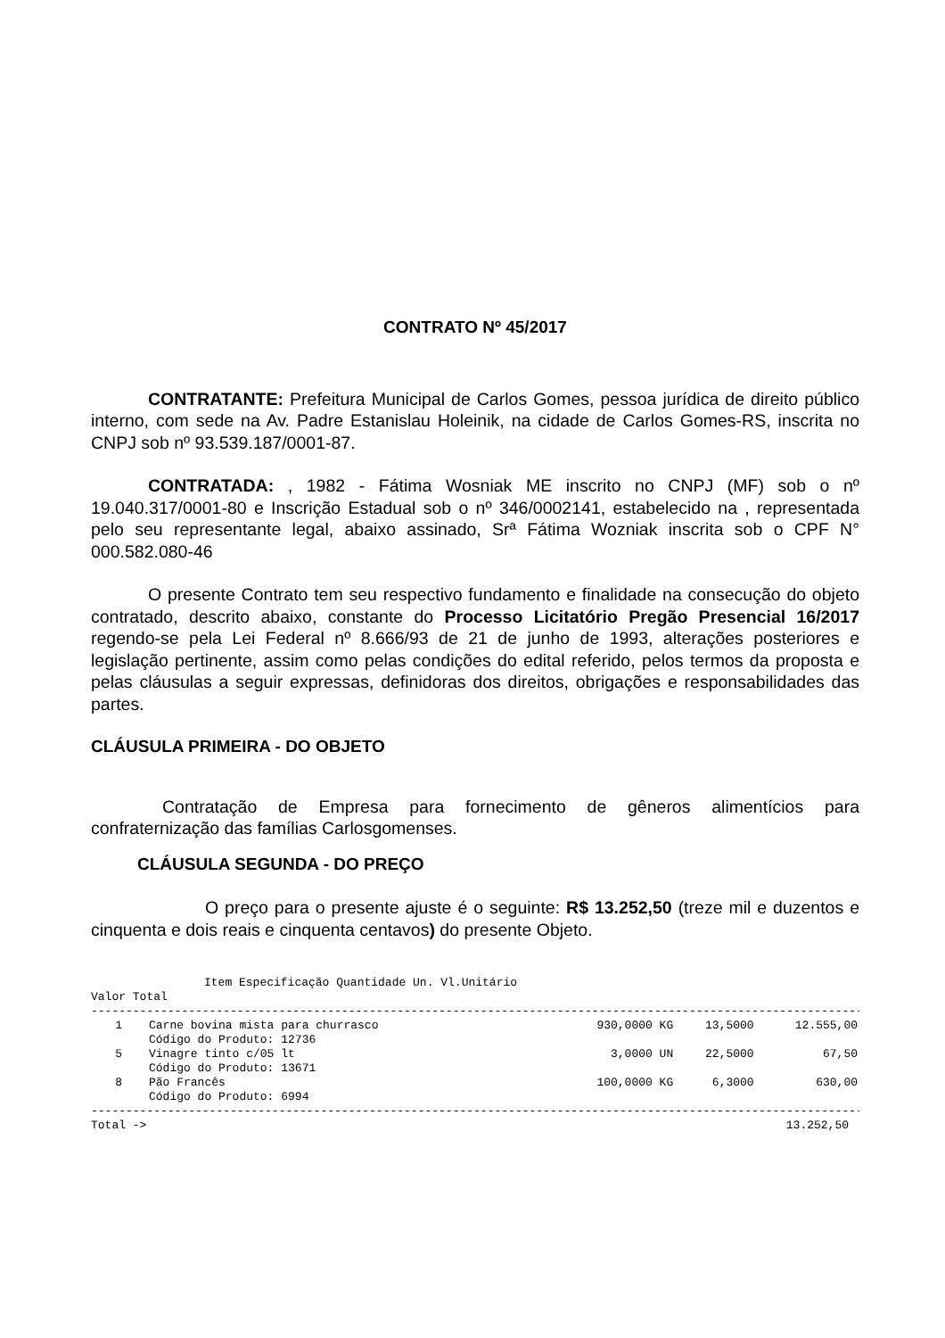CONTRATO Nº 45/2017
CONTRATANTE: Prefeitura Municipal de Carlos Gomes, pessoa jurídica de direito público interno, com sede na Av. Padre Estanislau Holeinik, na cidade de Carlos Gomes-RS, inscrita no CNPJ sob nº 93.539.187/0001-87.
CONTRATADA: , 1982 - Fátima Wosniak ME inscrito no CNPJ (MF) sob o nº 19.040.317/0001-80 e Inscrição Estadual sob o nº 346/0002141, estabelecido na , representada pelo seu representante legal, abaixo assinado, Srª Fátima Wozniak inscrita sob o CPF N° 000.582.080-46
O presente Contrato tem seu respectivo fundamento e finalidade na consecução do objeto contratado, descrito abaixo, constante do Processo Licitatório Pregão Presencial 16/2017 regendo-se pela Lei Federal nº 8.666/93 de 21 de junho de 1993, alterações posteriores e legislação pertinente, assim como pelas condições do edital referido, pelos termos da proposta e pelas cláusulas a seguir expressas, definidoras dos direitos, obrigações e responsabilidades das partes.
CLÁUSULA PRIMEIRA - DO OBJETO
Contratação de Empresa para fornecimento de gêneros alimentícios para confraternização das famílias Carlosgomenses.
CLÁUSULA SEGUNDA - DO PREÇO
O preço para o presente ajuste é o seguinte: R$ 13.252,50 (treze mil e duzentos e cinquenta e dois reais e cinquenta centavos) do presente Objeto.
Item Especificação Quantidade Un. Vl.Unitário
Valor Total
----------------------------------------------------------------------------------------------------------------------
| 1 | Carne bovina mista para churrasco | 930,0000 KG | 13,5000 | 12.555,00 |
| | Código do Produto: 12736 | | | |
| 5 | Vinagre tinto c/05 lt | 3,0000 UN | 22,5000 | 67,50 |
| | Código do Produto: 13671 | | | |
| 8 | Pão Francês | 100,0000 KG | 6,3000 | 630,00 |
| | Código do Produto: 6994 | | | |
----------------------------------------------------------------------------------------------------------------------
Total -> 13.252,50